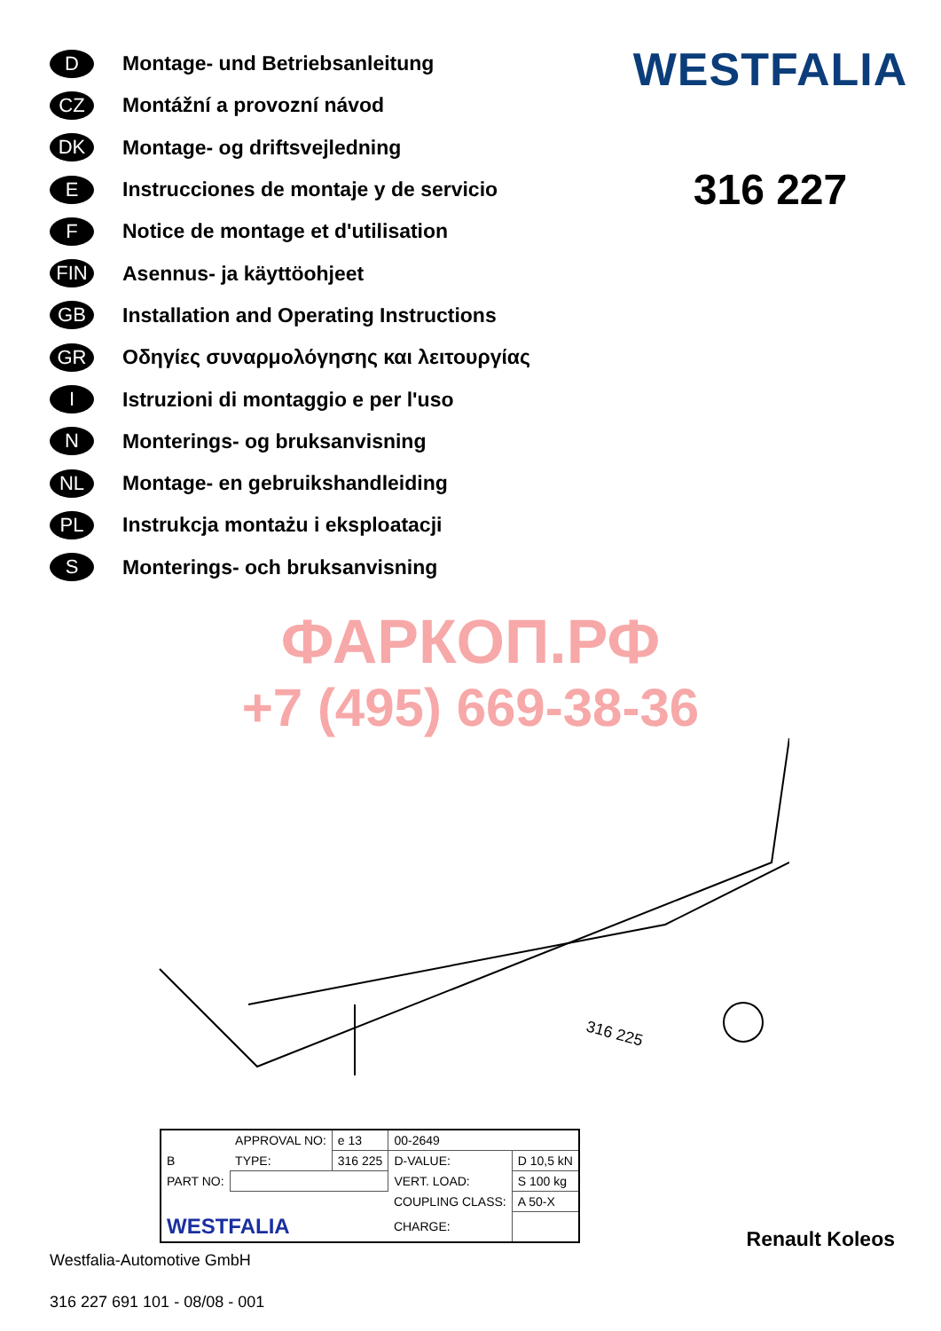D
Montage- und Betriebsanleitung
CZ
Montážní a provozní návod
DK
Montage- og driftsvejledning
E
Instrucciones de montaje y de servicio
F
Notice de montage et d'utilisation
FIN
Asennus- ja käyttöohjeet
GB
Installation and Operating Instructions
GR
Οδηγίες συναρμολόγησης και λειτουργίας
I
Istruzioni di montaggio e per l'uso
N
Monterings- og bruksanvisning
NL
Montage- en gebruikshandleiding
PL
Instrukcja montażu i eksploatacji
S
Monterings- och bruksanvisning
WESTFALIA
316 227
ФАРКОП.РФ
+7 (495) 669-38-36
316 225
| | APPROVAL NO: | e 13 | 00-2649 | |
| B | TYPE: | 316 225 | D-VALUE: | D 10,5 kN |
| PART NO: | | | VERT. LOAD: | S 100 kg |
| | | | COUPLING CLASS: | A 50-X |
| WESTFALIA | | | CHARGE: | |
Westfalia-Automotive GmbH
316 227 691 101 - 08/08 - 001
Renault Koleos